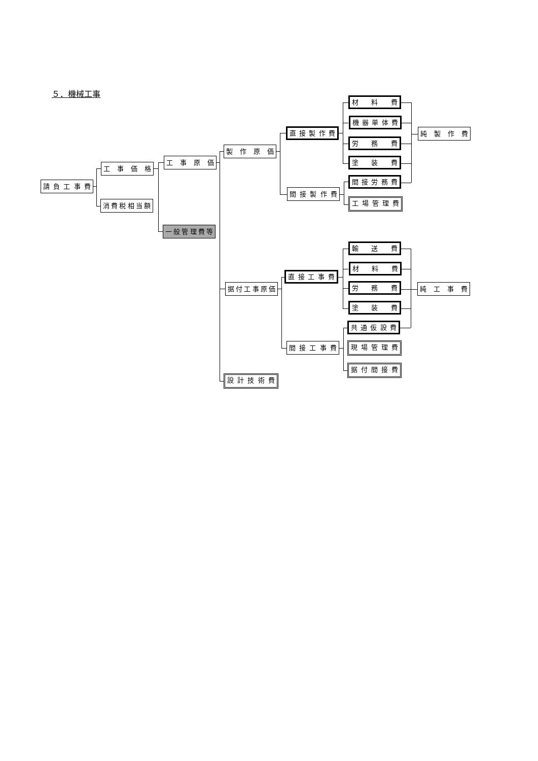５．機械工事
請 負 工 事 費
工 事 価 格
消費税相当額
工 事 原 価
一般管理費等
製 作 原 価
直 接 製 作 費
材 料 費
機 器 単 体 費
労 務 費
塗 装 費
純 製 作 費
間 接 製 作 費
間 接 労 務 費
工 場 管 理 費
据付工事原価
直 接 工 事 費
輸 送 費
材 料 費
労 務 費
塗 装 費
純 工 事 費
間 接 工 事 費
共 通 仮 設 費
現 場 管 理 費
据 付 間 接 費
設 計 技 術 費